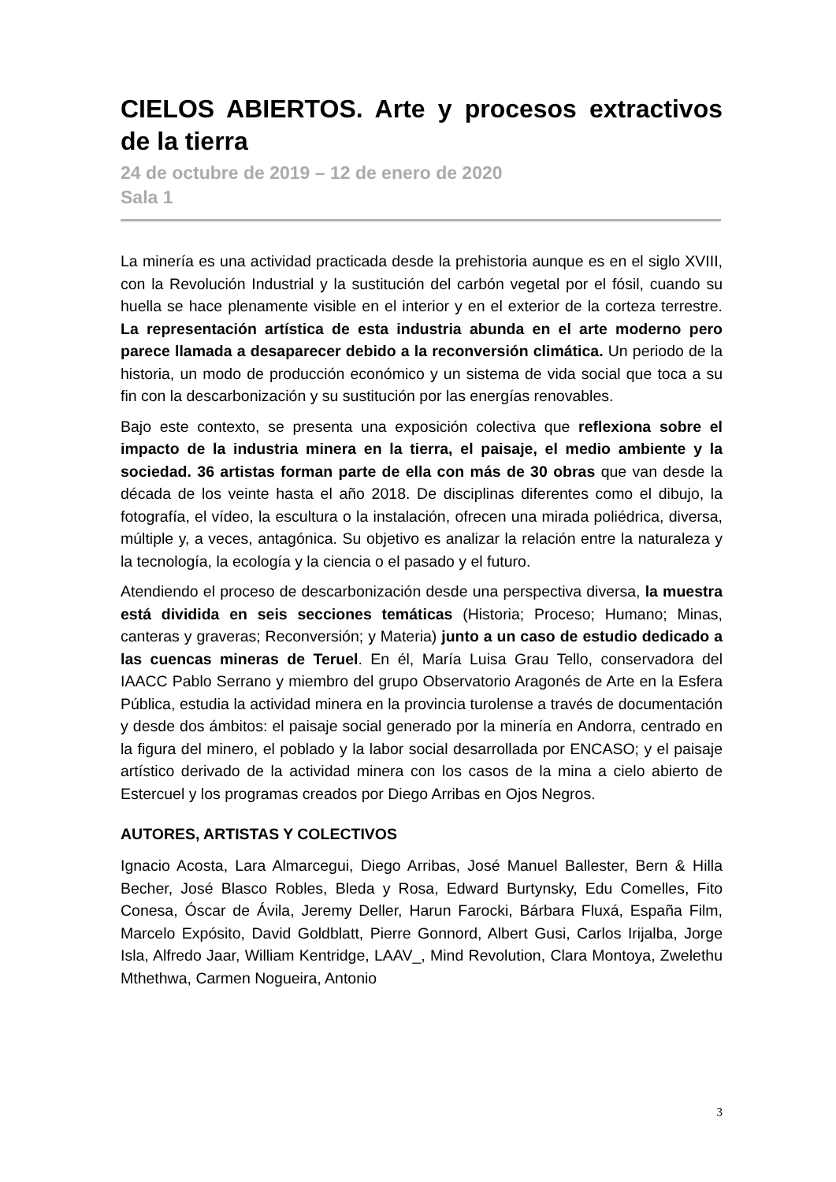CIELOS ABIERTOS. Arte y procesos extractivos de la tierra
24 de octubre de 2019 – 12 de enero de 2020
Sala 1
La minería es una actividad practicada desde la prehistoria aunque es en el siglo XVIII, con la Revolución Industrial y la sustitución del carbón vegetal por el fósil, cuando su huella se hace plenamente visible en el interior y en el exterior de la corteza terrestre. La representación artística de esta industria abunda en el arte moderno pero parece llamada a desaparecer debido a la reconversión climática. Un periodo de la historia, un modo de producción económico y un sistema de vida social que toca a su fin con la descarbonización y su sustitución por las energías renovables.
Bajo este contexto, se presenta una exposición colectiva que reflexiona sobre el impacto de la industria minera en la tierra, el paisaje, el medio ambiente y la sociedad. 36 artistas forman parte de ella con más de 30 obras que van desde la década de los veinte hasta el año 2018. De disciplinas diferentes como el dibujo, la fotografía, el vídeo, la escultura o la instalación, ofrecen una mirada poliédrica, diversa, múltiple y, a veces, antagónica. Su objetivo es analizar la relación entre la naturaleza y la tecnología, la ecología y la ciencia o el pasado y el futuro.
Atendiendo el proceso de descarbonización desde una perspectiva diversa, la muestra está dividida en seis secciones temáticas (Historia; Proceso; Humano; Minas, canteras y graveras; Reconversión; y Materia) junto a un caso de estudio dedicado a las cuencas mineras de Teruel. En él, María Luisa Grau Tello, conservadora del IAACC Pablo Serrano y miembro del grupo Observatorio Aragonés de Arte en la Esfera Pública, estudia la actividad minera en la provincia turolense a través de documentación y desde dos ámbitos: el paisaje social generado por la minería en Andorra, centrado en la figura del minero, el poblado y la labor social desarrollada por ENCASO; y el paisaje artístico derivado de la actividad minera con los casos de la mina a cielo abierto de Estercuel y los programas creados por Diego Arribas en Ojos Negros.
AUTORES, ARTISTAS Y COLECTIVOS
Ignacio Acosta, Lara Almarcegui, Diego Arribas, José Manuel Ballester, Bern & Hilla Becher, José Blasco Robles, Bleda y Rosa, Edward Burtynsky, Edu Comelles, Fito Conesa, Óscar de Ávila, Jeremy Deller, Harun Farocki, Bárbara Fluxá, España Film, Marcelo Expósito, David Goldblatt, Pierre Gonnord, Albert Gusi, Carlos Irijalba, Jorge Isla, Alfredo Jaar, William Kentridge, LAAV_, Mind Revolution, Clara Montoya, Zwelethu Mthethwa, Carmen Nogueira, Antonio
3